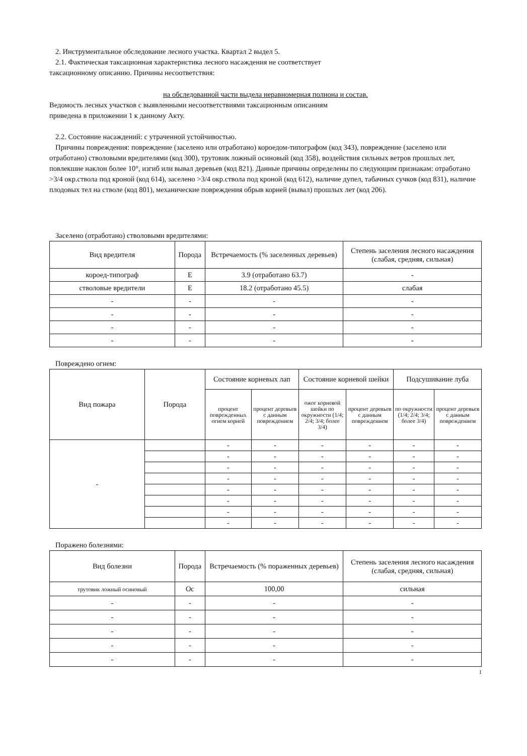2. Инструментальное обследование лесного участка. Квартал 2 выдел 5.
2.1. Фактическая таксационная характеристика лесного насаждения не соответствует
таксационному описанию. Причины несоответствия:
на обследованной части выдела неравномерная полнона и состав.
Ведомость лесных участков с выявленными несоответствиями таксационным описаниям
приведена в приложении 1 к данному Акту.
2.2. Состояние насаждений: с утраченной устойчивостью.
Причины повреждения: повреждение (заселено или отработано) короедом-типографом (код 343), повреждение (заселено или отработано) стволовыми вредителями (код 300), трутовик ложный осиновый (код 358), воздействия сильных ветров прошлых лет, повлекшие наклон более 10°, изгиб или вывал деревьев (код 821). Данные причины определены по следующим признакам: отработано >3/4 окр.ствола под кроной (код 614), заселено >3/4 окр.ствола под кроной (код 612), наличие дупел, табачных сучков (код 831), наличие плодовых тел на стволе (код 801), механические повреждения обрыв корней (вывал) прошлых лет (код 206).
Заселено (отработано) стволовыми вредителями:
| Вид вредителя | Порода | Встречаемость (% заселенных деревьев) | Степень заселения лесного насаждения (слабая, средняя, сильная) |
| --- | --- | --- | --- |
| короед-типограф | Е | 3.9 (отработано 63.7) | - |
| стволовые вредители | Е | 18.2 (отработано 45.5) | слабая |
| - | - | - | - |
| - | - | - | - |
| - | - | - | - |
| - | - | - | - |
Повреждено огнем:
| Вид пожара | Порода | Состояние корневых лап | | Состояние корневой шейки | | Подсушивание луба | |
| --- | --- | --- | --- | --- | --- | --- | --- |
| | | процент поврежденных огнем корней | процент деревьев с данным повреждением | ожог корневой шейки по окружности (1/4; 2/4; 3/4; более 3/4) | процент деревьев с данным повреждением | по окружности (1/4; 2/4; 3/4; более 3/4) | процент деревьев с данным повреждением |
| - | | - | - | - | - | - | - |
| | | - | - | - | - | - | - |
| | | - | - | - | - | - | - |
| | | - | - | - | - | - | - |
| | | - | - | - | - | - | - |
| | | - | - | - | - | - | - |
| | | - | - | - | - | - | - |
| | | - | - | - | - | - | - |
Поражено болезнями:
| Вид болезни | Порода | Встречаемость (% пораженных деревьев) | Степень заселения лесного насаждения (слабая, средняя, сильная) |
| --- | --- | --- | --- |
| трутовик ложный осиновый | Ос | 100,00 | сильная |
| - | - | - | - |
| - | - | - | - |
| - | - | - | - |
| - | - | - | - |
| - | - | - | - |
1